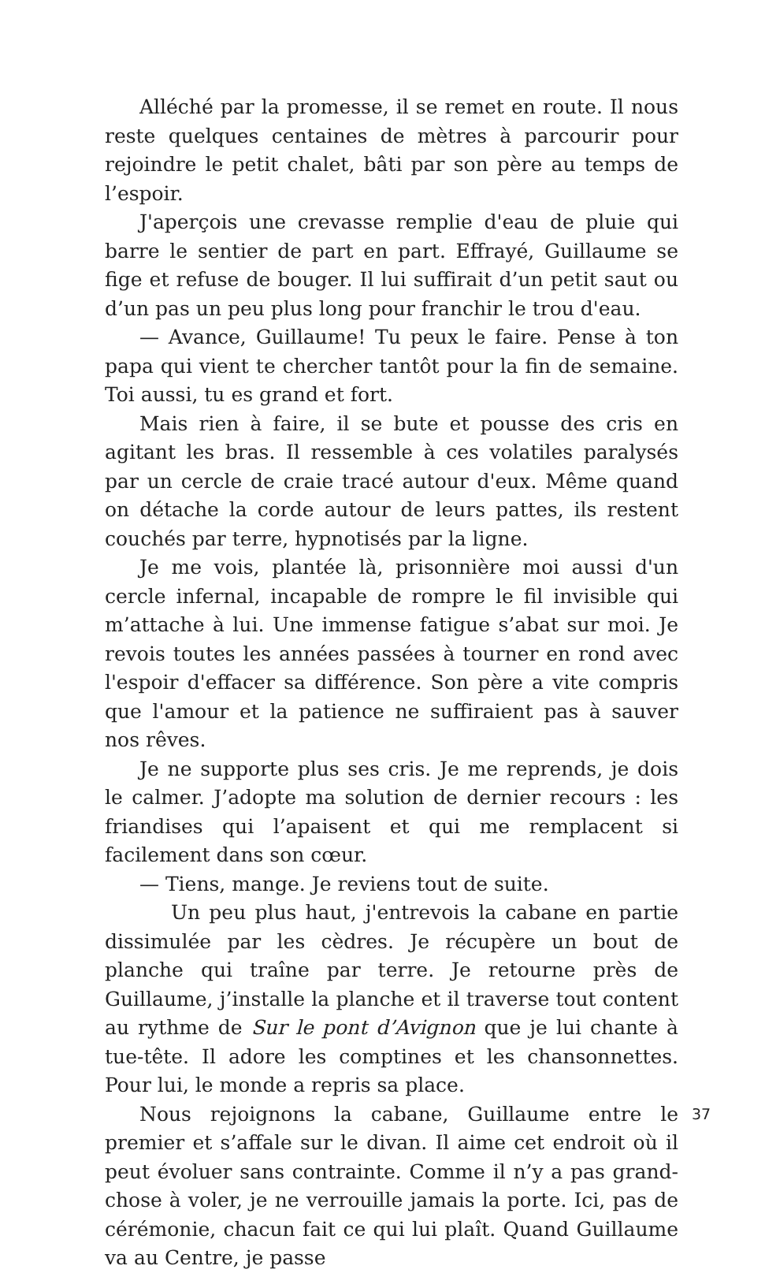Alléché par la promesse, il se remet en route. Il nous reste quelques centaines de mètres à parcourir pour rejoindre le petit chalet, bâti par son père au temps de l’espoir.
J'aperçois une crevasse remplie d'eau de pluie qui barre le sentier de part en part. Effrayé, Guillaume se fige et refuse de bouger. Il lui suffirait d’un petit saut ou d’un pas un peu plus long pour franchir le trou d'eau.
— Avance, Guillaume! Tu peux le faire. Pense à ton papa qui vient te chercher tantôt pour la fin de semaine. Toi aussi, tu es grand et fort.
Mais rien à faire, il se bute et pousse des cris en agitant les bras. Il ressemble à ces volatiles paralysés par un cercle de craie tracé autour d'eux. Même quand on détache la corde autour de leurs pattes, ils restent couchés par terre, hypnotisés par la ligne.
Je me vois, plantée là, prisonnière moi aussi d'un cercle infernal, incapable de rompre le fil invisible qui m’attache à lui. Une immense fatigue s’abat sur moi. Je revois toutes les années passées à tourner en rond avec l'espoir d'effacer sa différence. Son père a vite compris que l'amour et la patience ne suffiraient pas à sauver nos rêves.
Je ne supporte plus ses cris. Je me reprends, je dois le calmer. J’adopte ma solution de dernier recours : les friandises qui l’apaisent et qui me remplacent si facilement dans son cœur.
— Tiens, mange. Je reviens tout de suite.
Un peu plus haut, j'entrevois la cabane en partie dissimulée par les cèdres. Je récupère un bout de planche qui traîne par terre. Je retourne près de Guillaume, j’installe la planche et il traverse tout content au rythme de Sur le pont d’Avignon que je lui chante à tue-tête. Il adore les comptines et les chansonnettes. Pour lui, le monde a repris sa place.
Nous rejoignons la cabane, Guillaume entre le premier et s’affale sur le divan. Il aime cet endroit où il peut évoluer sans contrainte. Comme il n’y a pas grand-chose à voler, je ne verrouille jamais la porte. Ici, pas de cérémonie, chacun fait ce qui lui plaît. Quand Guillaume va au Centre, je passe
37